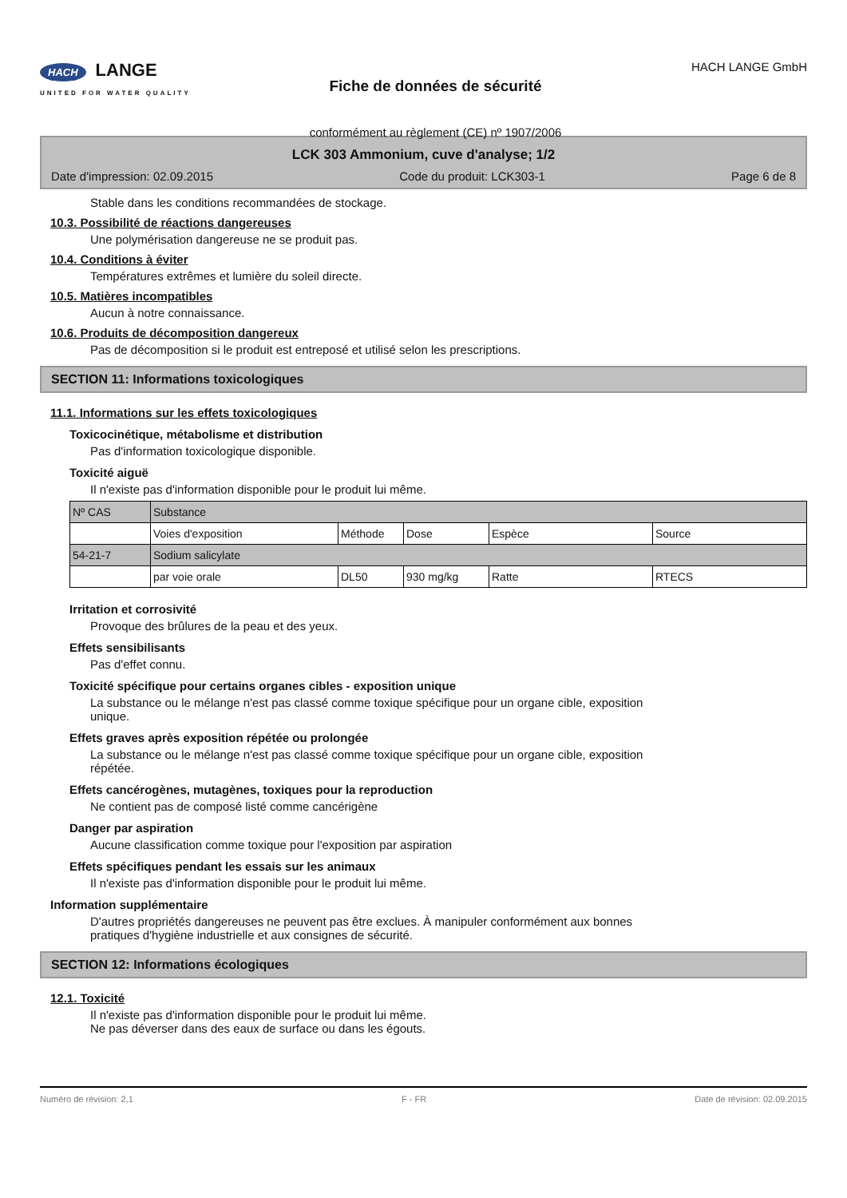HACH LANGE
UNITED FOR WATER QUALITY
Fiche de données de sécurité
conformément au règlement (CE) nº 1907/2006
HACH LANGE GmbH
LCK 303 Ammonium, cuve d'analyse; 1/2
Date d'impression: 02.09.2015 Code du produit: LCK303-1 Page 6 de 8
Stable dans les conditions recommandées de stockage.
10.3. Possibilité de réactions dangereuses
Une polymérisation dangereuse ne se produit pas.
10.4. Conditions à éviter
Températures extrêmes et lumière du soleil directe.
10.5. Matières incompatibles
Aucun à notre connaissance.
10.6. Produits de décomposition dangereux
Pas de décomposition si le produit est entreposé et utilisé selon les prescriptions.
SECTION 11: Informations toxicologiques
11.1. Informations sur les effets toxicologiques
Toxicocinétique, métabolisme et distribution
Pas d'information toxicologique disponible.
Toxicité aiguë
Il n'existe pas d'information disponible pour le produit lui même.
| Nº CAS | Substance | | | | |
| | Voies d'exposition | Méthode | Dose | Espèce | Source |
| 54-21-7 | Sodium salicylate | | | | |
| | par voie orale | DL50 | 930 mg/kg | Ratte | RTECS |
Irritation et corrosivité
Provoque des brûlures de la peau et des yeux.
Effets sensibilisants
Pas d'effet connu.
Toxicité spécifique pour certains organes cibles - exposition unique
La substance ou le mélange n'est pas classé comme toxique spécifique pour un organe cible, exposition
unique.
Effets graves après exposition répétée ou prolongée
La substance ou le mélange n'est pas classé comme toxique spécifique pour un organe cible, exposition
répétée.
Effets cancérogènes, mutagènes, toxiques pour la reproduction
Ne contient pas de composé listé comme cancérigène
Danger par aspiration
Aucune classification comme toxique pour l'exposition par aspiration
Effets spécifiques pendant les essais sur les animaux
Il n'existe pas d'information disponible pour le produit lui même.
Information supplémentaire
D'autres propriétés dangereuses ne peuvent pas être exclues. À manipuler conformément aux bonnes
pratiques d'hygiène industrielle et aux consignes de sécurité.
SECTION 12: Informations écologiques
12.1. Toxicité
Il n'existe pas d'information disponible pour le produit lui même.
Ne pas déverser dans des eaux de surface ou dans les égouts.
Numéro de révision: 2,1 F - FR Date de révision: 02.09.2015